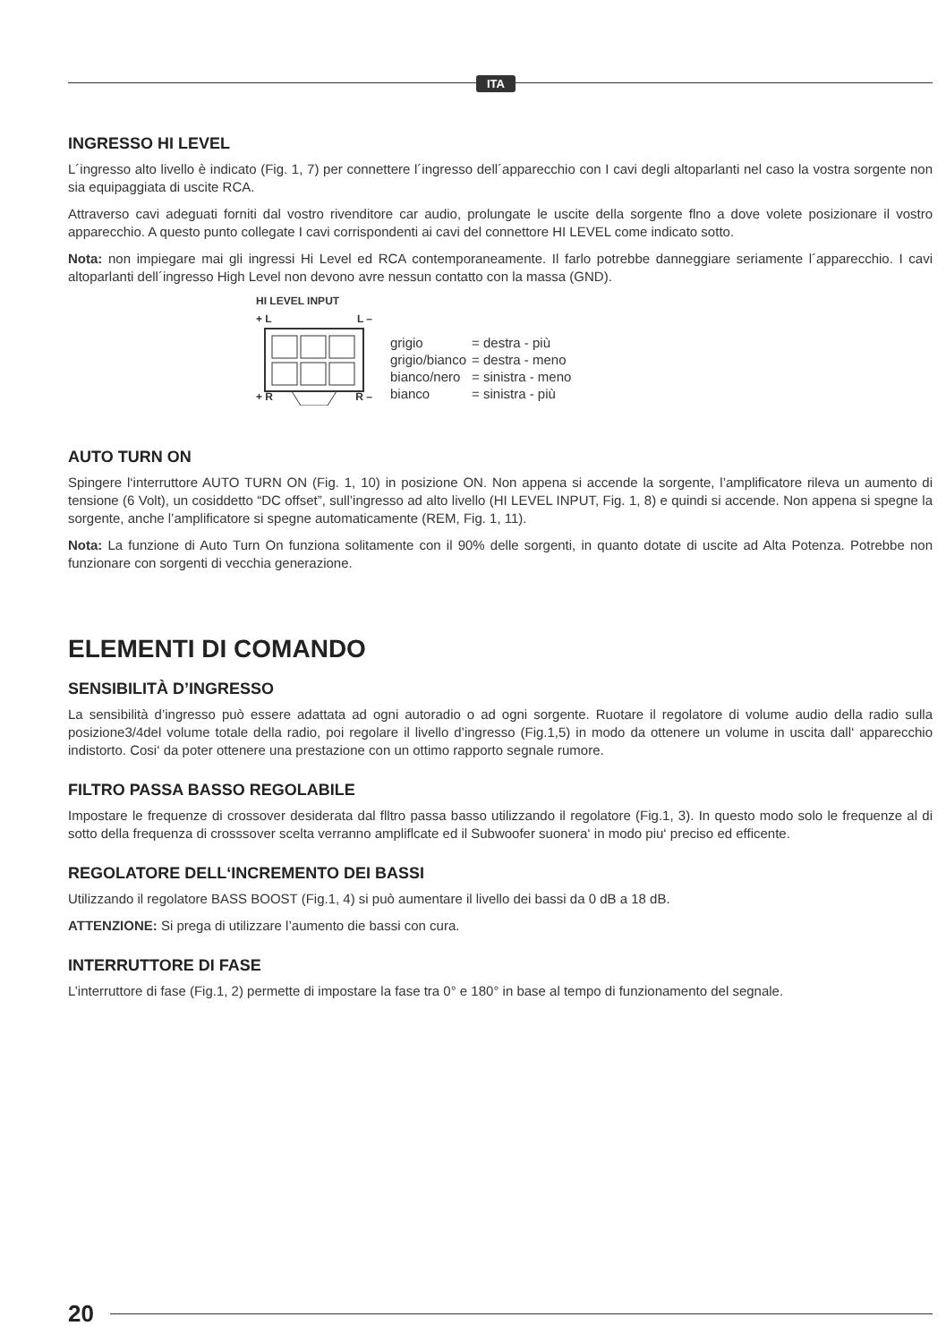ITA
INGRESSO HI LEVEL
L´ingresso alto livello è indicato (Fig. 1, 7) per connettere l´ingresso dell´apparecchio con I cavi degli altoparlanti nel caso la vostra sorgente non sia equipaggiata di uscite RCA.
Attraverso cavi adeguati forniti dal vostro rivenditore car audio, prolungate le uscite della sorgente flno a dove volete posizionare il vostro apparecchio. A questo punto collegate I cavi corrispondenti ai cavi del connettore HI LEVEL come indicato sotto.
Nota: non impiegare mai gli ingressi Hi Level ed RCA contemporaneamente. Il farlo potrebbe danneggiare seriamente l´apparecchio. I cavi altoparlanti dell´ingresso High Level non devono avre nessun contatto con la massa (GND).
HI LEVEL INPUT
+ L L –
+ R R –
| grigio | = destra - più |
| grigio/bianco | = destra - meno |
| bianco/nero | = sinistra - meno |
| bianco | = sinistra - più |
AUTO TURN ON
Spingere l‘interruttore AUTO TURN ON (Fig. 1, 10) in posizione ON. Non appena si accende la sorgente, l’amplificatore rileva un aumento di tensione (6 Volt), un cosiddetto “DC offset”, sull’ingresso ad alto livello (HI LEVEL INPUT, Fig. 1, 8) e quindi si accende. Non appena si spegne la sorgente, anche l’amplificatore si spegne automaticamente (REM, Fig. 1, 11).
Nota: La funzione di Auto Turn On funziona solitamente con il 90% delle sorgenti, in quanto dotate di uscite ad Alta Potenza. Potrebbe non funzionare con sorgenti di vecchia generazione.
ELEMENTI DI COMANDO
SENSIBILITÀ D’INGRESSO
La sensibilità d’ingresso può essere adattata ad ogni autoradio o ad ogni sorgente. Ruotare il regolatore di volume audio della radio sulla posizione3/4del volume totale della radio, poi regolare il livello d’ingresso (Fig.1,5) in modo da ottenere un volume in uscita dall‘ apparecchio indistorto. Cosi‘ da poter ottenere una prestazione con un ottimo rapporto segnale rumore.
FILTRO PASSA BASSO REGOLABILE
Impostare le frequenze di crossover desiderata dal flltro passa basso utilizzando il regolatore (Fig.1, 3). In questo modo solo le frequenze al di sotto della frequenza di crosssover scelta verranno ampliflcate ed il Subwoofer suonera‘ in modo piu‘ preciso ed efficente.
REGOLATORE DELL‘INCREMENTO DEI BASSI
Utilizzando il regolatore BASS BOOST (Fig.1, 4) si può aumentare il livello dei bassi da 0 dB a 18 dB.
ATTENZIONE: Si prega di utilizzare l’aumento die bassi con cura.
INTERRUTTORE DI FASE
L’interruttore di fase (Fig.1, 2) permette di impostare la fase tra 0° e 180° in base al tempo di funzionamento del segnale.
20